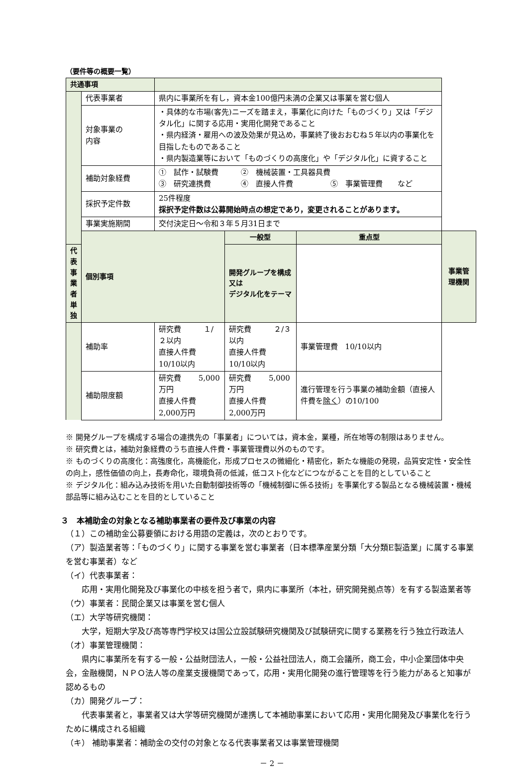（要件等の概要一覧）
| 共通事項 | | | | | |
| | 代表事業者 | 県内に事業所を有し，資本金100億円未満の企業又は事業を営む個人 | | | |
| | 対象事業の 内容 | ・具体的な市場(客先)ニーズを踏まえ，事業化に向けた「ものづくり」又は「デジタル化」に関する応用・実用化開発であること ・県内経済・雇用への波及効果が見込め，事業終了後おおむね５年以内の事業化を目指したものであること ・県内製造業等において「ものづくりの高度化」や「デジタル化」に資すること | | | |
| | 補助対象経費 | ① 試作・試験費 ② 機械装置・工具器具費 ③ 研究連携費 ④ 直接人件費 ⑤ 事業管理費 など | | | |
| | 採択予定件数 | 25件程度 採択予定件数は公募開始時点の想定であり，変更されることがあります。 | | | |
| | 事業実施期間 | 交付決定日～令和３年５月31日まで | | | |
| | 個別事項 | | 一般型 | 重点型 | 事業管理機関 |
| 代表事業者単独 | | | 開発グループを構成 又は デジタル化をテーマ | | |
| | 補助率 | 研究費 １/２以内 直接人件費 10/10以内 | 研究費 ２/３以内 直接人件費 10/10以内 | 事業管理費 10/10以内 | |
| | 補助限度額 | 研究費 5,000万円 直接人件費 2,000万円 | 研究費 5,000万円 直接人件費 2,000万円 | 進行管理を行う事業の補助金額（直接人件費を 除く ）の10/100 | |
※ 開発グループを構成する場合の連携先の「事業者」については，資本金，業種，所在地等の制限はありません。
※ 研究費とは，補助対象経費のうち直接人件費・事業管理費以外のものです。
※ ものづくりの高度化：高強度化，高機能化，形成プロセスの微細化・精密化，新たな機能の発現，品質安定性・安全性の向上，感性価値の向上，長寿命化，環境負荷の低減，低コスト化などにつながることを目的としていること
※ デジタル化：組み込み技術を用いた自動制御技術等の「機械制御に係る技術」を事業化する製品となる機械装置・機械部品等に組み込むことを目的としていること
３　本補助金の対象となる補助事業者の要件及び事業の内容
（１）この補助金公募要領における用語の定義は，次のとおりです。
（ア）製造業者等：「ものづくり」に関する事業を営む事業者（日本標準産業分類「大分類E製造業」に属する事業を営む事業者）など
（イ）代表事業者：
　　応用・実用化開発及び事業化の中核を担う者で，県内に事業所（本社，研究開発拠点等）を有する製造業者等
（ウ）事業者：民間企業又は事業を営む個人
（エ）大学等研究機関：
　　大学，短期大学及び高等専門学校又は国公立設試験研究機関及び試験研究に関する業務を行う独立行政法人
（オ）事業管理機関：
　　県内に事業所を有する一般・公益財団法人，一般・公益社団法人，商工会議所，商工会，中小企業団体中央会，金融機関，ＮＰＯ法人等の産業支援機関であって，応用・実用化開発の進行管理等を行う能力があると知事が認めるもの
（カ）開発グループ：
　　代表事業者と，事業者又は大学等研究機関が連携して本補助事業において応用・実用化開発及び事業化を行うために構成される組織
（キ） 補助事業者：補助金の交付の対象となる代表事業者又は事業管理機関
－ 2 －